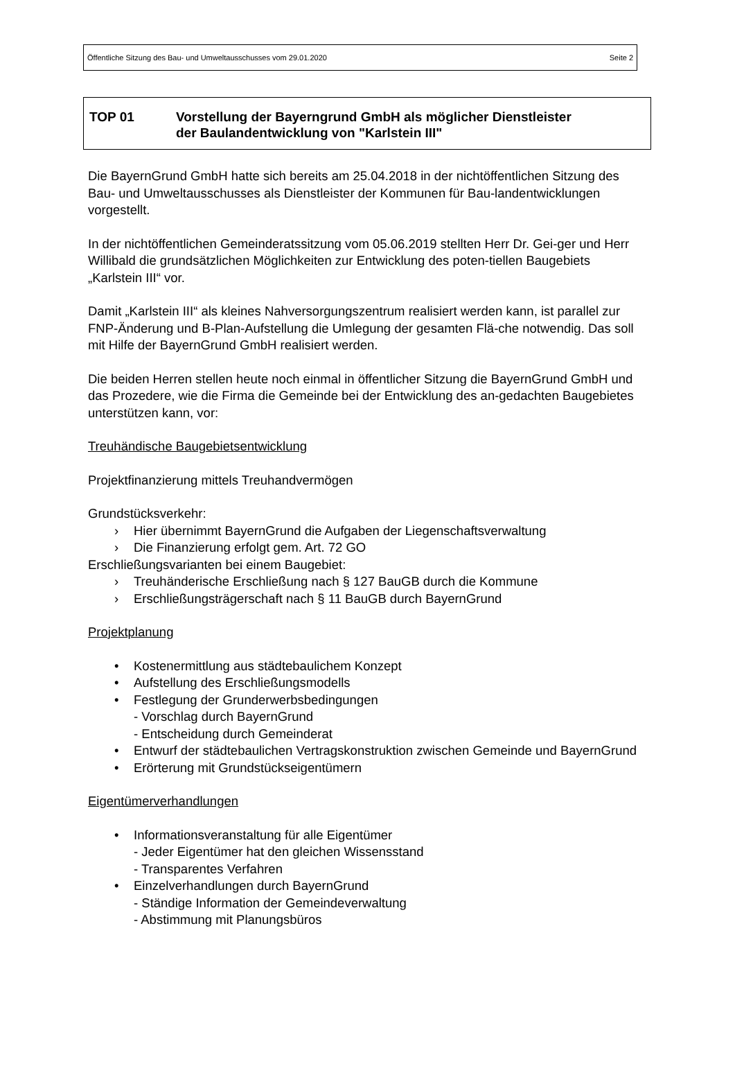Öffentliche Sitzung des Bau- und Umweltausschusses vom 29.01.2020 Seite 2
TOP 01 Vorstellung der Bayerngrund GmbH als möglicher Dienstleister
der Baulandentwicklung von "Karlstein III"
Die BayernGrund GmbH hatte sich bereits am 25.04.2018 in der nichtöffentlichen Sitzung des Bau- und Umweltausschusses als Dienstleister der Kommunen für Bau-landentwicklungen vorgestellt.
In der nichtöffentlichen Gemeinderatssitzung vom 05.06.2019 stellten Herr Dr. Gei-ger und Herr Willibald die grundsätzlichen Möglichkeiten zur Entwicklung des poten-tiellen Baugebiets „Karlstein III“ vor.
Damit „Karlstein III“ als kleines Nahversorgungszentrum realisiert werden kann, ist parallel zur FNP-Änderung und B-Plan-Aufstellung die Umlegung der gesamten Flä-che notwendig. Das soll mit Hilfe der BayernGrund GmbH realisiert werden.
Die beiden Herren stellen heute noch einmal in öffentlicher Sitzung die BayernGrund GmbH und das Prozedere, wie die Firma die Gemeinde bei der Entwicklung des an-gedachten Baugebietes unterstützen kann, vor:
Treuhändische Baugebietsentwicklung
Projektfinanzierung mittels Treuhandvermögen
Grundstücksverkehr:
› Hier übernimmt BayernGrund die Aufgaben der Liegenschaftsverwaltung
› Die Finanzierung erfolgt gem. Art. 72 GO
Erschließungsvarianten bei einem Baugebiet:
› Treuhänderische Erschließung nach § 127 BauGB durch die Kommune
› Erschließungsträgerschaft nach § 11 BauGB durch BayernGrund
Projektplanung
• Kostenermittlung aus städtebaulichem Konzept
• Aufstellung des Erschließungsmodells
• Festlegung der Grunderwerbsbedingungen
- Vorschlag durch BayernGrund
- Entscheidung durch Gemeinderat
• Entwurf der städtebaulichen Vertragskonstruktion zwischen Gemeinde und BayernGrund
• Erörterung mit Grundstückseigentümern
Eigentümerverhandlungen
• Informationsveranstaltung für alle Eigentümer
- Jeder Eigentümer hat den gleichen Wissensstand
- Transparentes Verfahren
• Einzelverhandlungen durch BayernGrund
- Ständige Information der Gemeindeverwaltung
- Abstimmung mit Planungsbüros